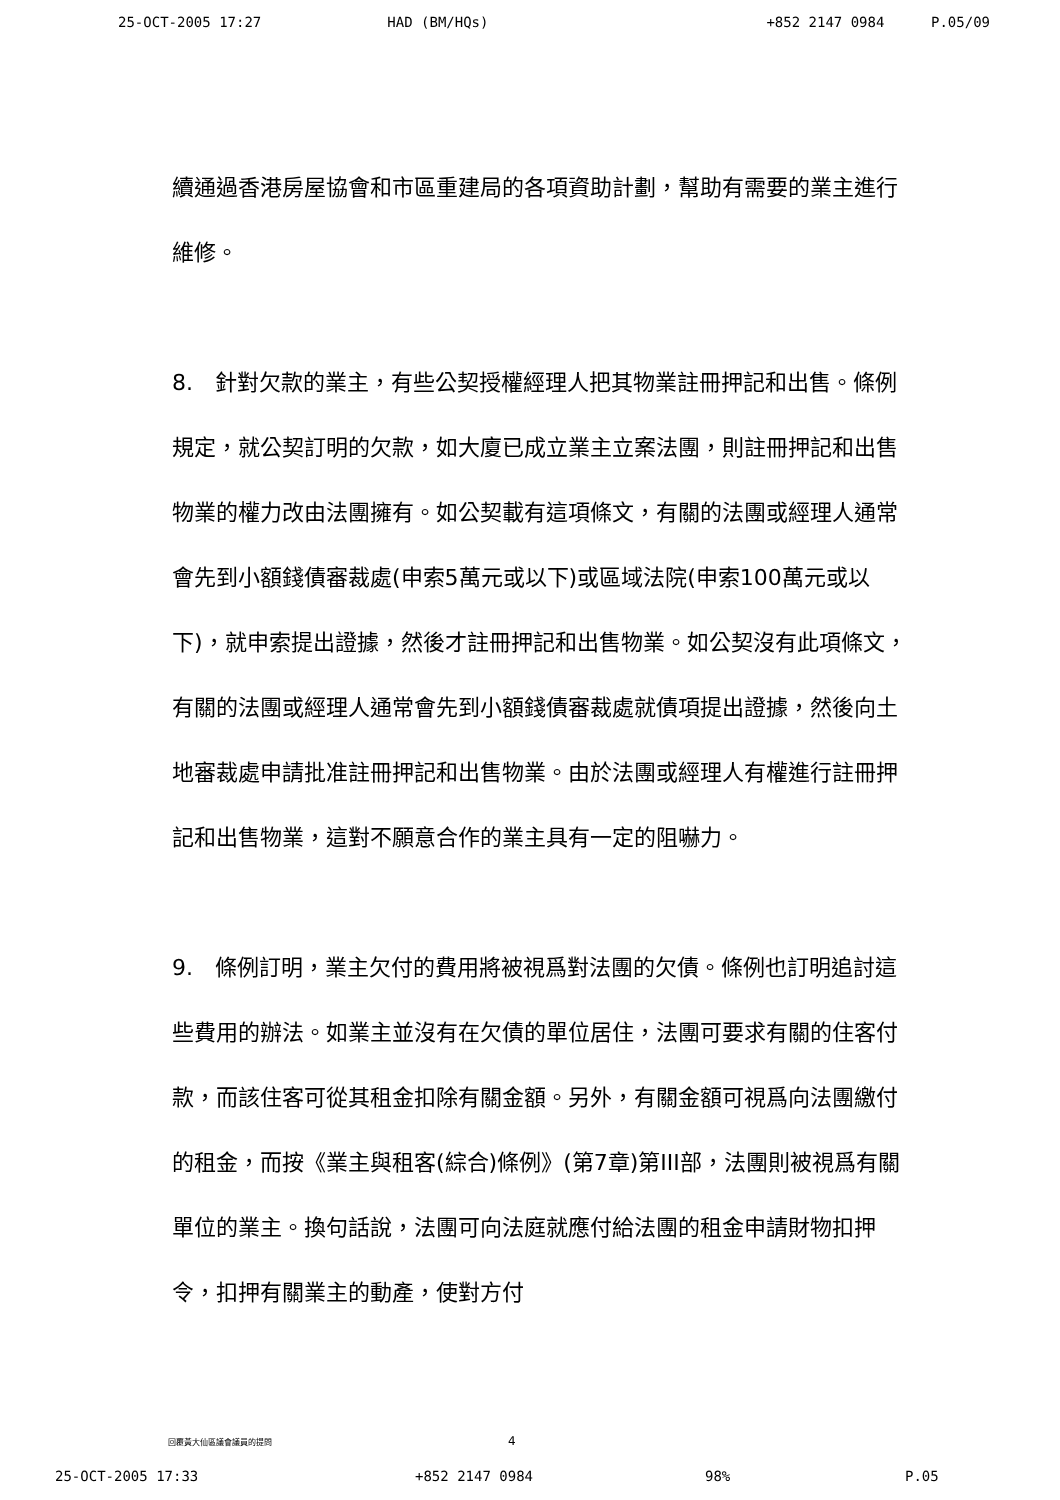25-OCT-2005 17:27 HAD (BM/HQs) +852 2147 0984 P.05/09
續通過香港房屋協會和市區重建局的各項資助計劃，幫助有需要的業主進行維修。
8.　針對欠款的業主，有些公契授權經理人把其物業註冊押記和出售。條例規定，就公契訂明的欠款，如大廈已成立業主立案法團，則註冊押記和出售物業的權力改由法團擁有。如公契載有這項條文，有關的法團或經理人通常會先到小額錢債審裁處(申索5萬元或以下)或區域法院(申索100萬元或以下)，就申索提出證據，然後才註冊押記和出售物業。如公契沒有此項條文，有關的法團或經理人通常會先到小額錢債審裁處就債項提出證據，然後向土地審裁處申請批准註冊押記和出售物業。由於法團或經理人有權進行註冊押記和出售物業，這對不願意合作的業主具有一定的阻嚇力。
9.　條例訂明，業主欠付的費用將被視爲對法團的欠債。條例也訂明追討這些費用的辦法。如業主並沒有在欠債的單位居住，法團可要求有關的住客付款，而該住客可從其租金扣除有關金額。另外，有關金額可視爲向法團繳付的租金，而按《業主與租客(綜合)條例》(第7章)第III部，法團則被視爲有關單位的業主。換句話說，法團可向法庭就應付給法團的租金申請財物扣押令，扣押有關業主的動產，使對方付
回覆黃大仙區議會議員的提問 4
25-OCT-2005 17:33 +852 2147 0984 98% P.05